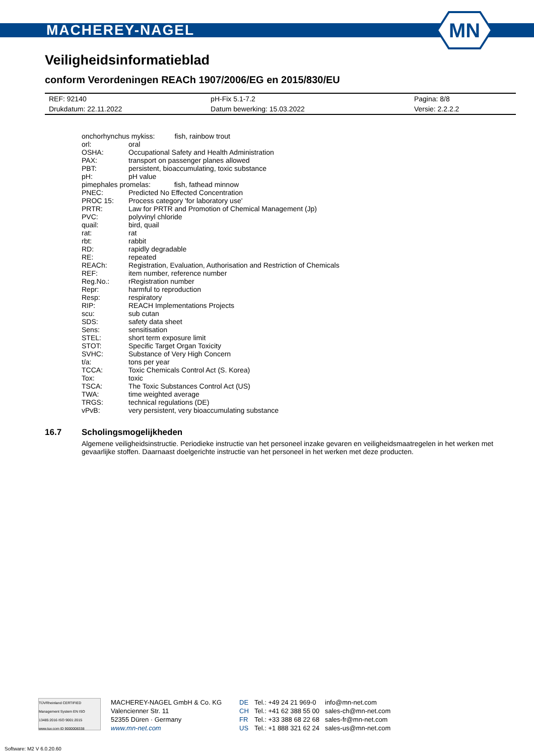MN
MACHEREY-NAGEL
Veiligheidsinformatieblad
conform Verordeningen REACh 1907/2006/EG en 2015/830/EU
| REF: 92140 | pH-Fix 5.1-7.2 | Pagina: 8/8 |
| Drukdatum: 22.11.2022 | Datum bewerking: 15.03.2022 | Versie: 2.2.2.2 |
| onchorhynchus mykiss: fish, rainbow trout | |
| orl: | oral |
| OSHA: | Occupational Safety and Health Administration |
| PAX: | transport on passenger planes allowed |
| PBT: | persistent, bioaccumulating, toxic substance |
| pH: | pH value |
| pimephales promelas: fish, fathead minnow | |
| PNEC: | Predicted No Effected Concentration |
| PROC 15: | Process category 'for laboratory use' |
| PRTR: | Law for PRTR and Promotion of Chemical Management (Jp) |
| PVC: | polyvinyl chloride |
| quail: | bird, quail |
| rat: | rat |
| rbt: | rabbit |
| RD: | rapidly degradable |
| RE: | repeated |
| REACh: | Registration, Evaluation, Authorisation and Restriction of Chemicals |
| REF: | item number, reference number |
| Reg.No.: | rRegistration number |
| Repr: | harmful to reproduction |
| Resp: | respiratory |
| RIP: | REACH Implementations Projects |
| scu: | sub cutan |
| SDS: | safety data sheet |
| Sens: | sensitisation |
| STEL: | short term exposure limit |
| STOT: | Specific Target Organ Toxicity |
| SVHC: | Substance of Very High Concern |
| t/a: | tons per year |
| TCCA: | Toxic Chemicals Control Act (S. Korea) |
| Tox: | toxic |
| TSCA: | The Toxic Substances Control Act (US) |
| TWA: | time weighted average |
| TRGS: | technical regulations (DE) |
| vPvB: | very persistent, very bioaccumulating substance |
16.7 Scholingsmogelijkheden
Algemene veiligheidsinstructie. Periodieke instructie van het personeel inzake gevaren en veiligheidsmaatregelen in het werken met gevaarlijke stoffen. Daarnaast doelgerichte instructie van het personeel in het werken met deze producten.
TÜVRheinland CERTIFIED
Management System EN ISO 13485:2016 ISO 9001:2015
www.tuv.com ID 9000008338
MACHEREY-NAGEL GmbH & Co. KG
Valencienner Str. 11
52355 Düren · Germany
www.mn-net.com
DE
CH
FR
US
Tel.: +49 24 21 969-0
Tel.: +41 62 388 55 00
Tel.: +33 388 68 22 68
Tel.: +1 888 321 62 24
info@mn-net.com
sales-ch@mn-net.com
sales-fr@mn-net.com
sales-us@mn-net.com
Software: M2 V 6.0.20.60